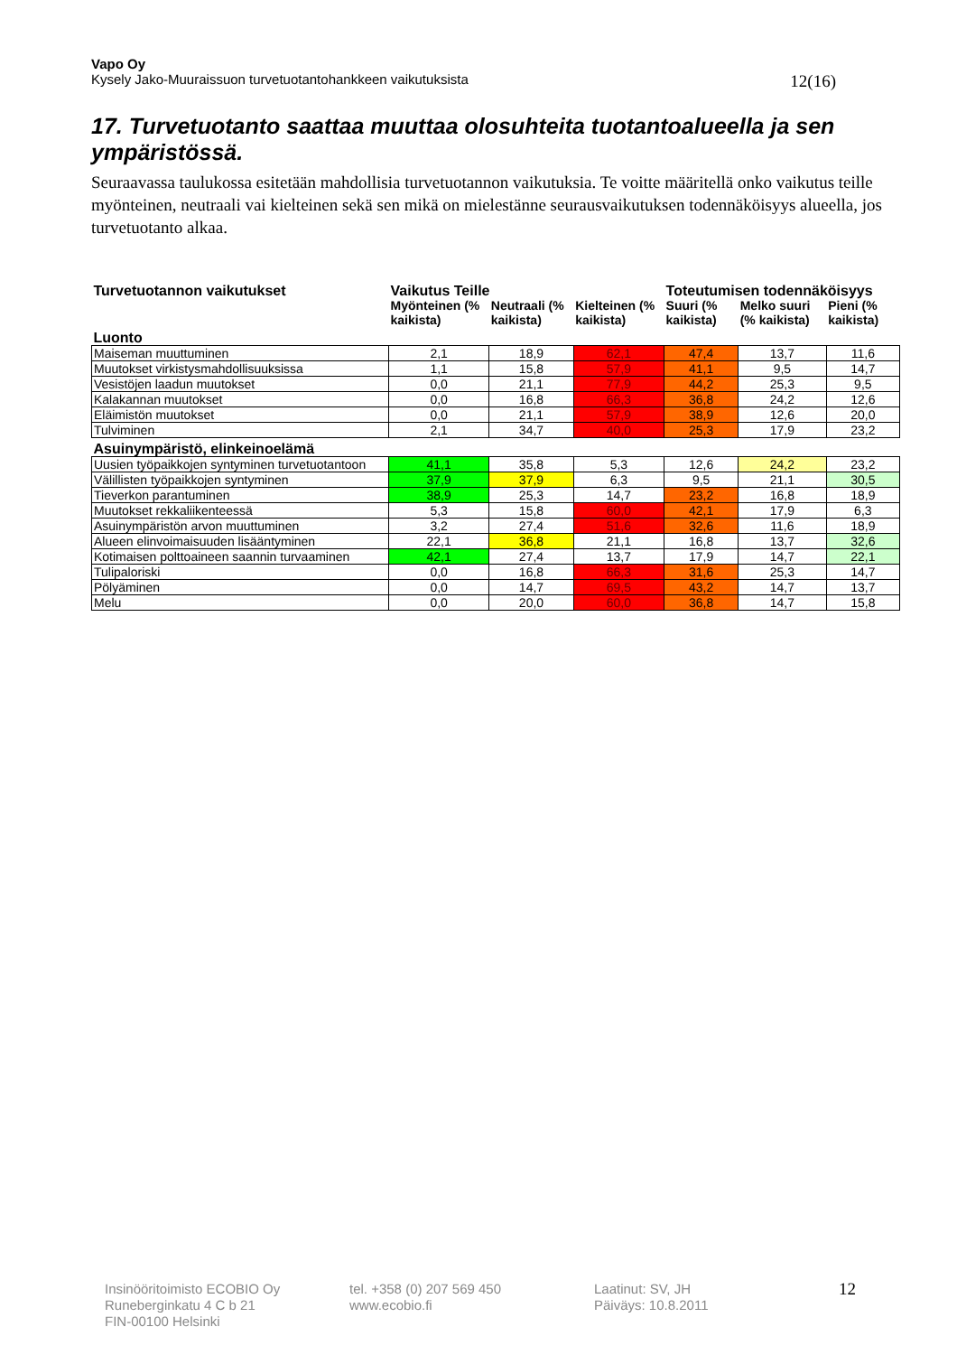Vapo Oy
Kysely Jako-Muuraissuon turvetuotantohankkeen vaikutuksista 12(16)
17. Turvetuotanto saattaa muuttaa olosuhteita tuotantoalueella ja sen ympäristössä.
Seuraavassa taulukossa esitetään mahdollisia turvetuotannon vaikutuksia. Te voitte määritellä onko vaikutus teille myönteinen, neutraali vai kielteinen sekä sen mikä on mielestänne seurausvaikutuksen todennäköisyys alueella, jos turvetuotanto alkaa.
| Turvetuotannon vaikutukset | Vaikutus Teille | | | Toteutumisen todennäköisyys | | |
| | Myönteinen (% kaikista) | Neutraali (% kaikista) | Kielteinen (% kaikista) | Suuri (% kaikista) | Melko suuri (% kaikista) | Pieni (% kaikista) |
| Luonto | | | | | | |
| Maiseman muuttuminen | 2,1 | 18,9 | 62,1 | 47,4 | 13,7 | 11,6 |
| Muutokset virkistysmahdollisuuksissa | 1,1 | 15,8 | 57,9 | 41,1 | 9,5 | 14,7 |
| Vesistöjen laadun muutokset | 0,0 | 21,1 | 77,9 | 44,2 | 25,3 | 9,5 |
| Kalakannan muutokset | 0,0 | 16,8 | 66,3 | 36,8 | 24,2 | 12,6 |
| Eläimistön muutokset | 0,0 | 21,1 | 57,9 | 38,9 | 12,6 | 20,0 |
| Tulviminen | 2,1 | 34,7 | 40,0 | 25,3 | 17,9 | 23,2 |
| Asuinympäristö, elinkeinoelämä | | | | | | |
| Uusien työpaikkojen syntyminen turvetuotantoon | 41,1 | 35,8 | 5,3 | 12,6 | 24,2 | 23,2 |
| Välillisten työpaikkojen syntyminen | 37,9 | 37,9 | 6,3 | 9,5 | 21,1 | 30,5 |
| Tieverkon parantuminen | 38,9 | 25,3 | 14,7 | 23,2 | 16,8 | 18,9 |
| Muutokset rekkaliikenteessä | 5,3 | 15,8 | 60,0 | 42,1 | 17,9 | 6,3 |
| Asuinympäristön arvon muuttuminen | 3,2 | 27,4 | 51,6 | 32,6 | 11,6 | 18,9 |
| Alueen elinvoimaisuuden lisääntyminen | 22,1 | 36,8 | 21,1 | 16,8 | 13,7 | 32,6 |
| Kotimaisen polttoaineen saannin turvaaminen | 42,1 | 27,4 | 13,7 | 17,9 | 14,7 | 22,1 |
| Tulipaloriski | 0,0 | 16,8 | 66,3 | 31,6 | 25,3 | 14,7 |
| Pölyäminen | 0,0 | 14,7 | 69,5 | 43,2 | 14,7 | 13,7 |
| Melu | 0,0 | 20,0 | 60,0 | 36,8 | 14,7 | 15,8 |
Insinööritoimisto ECOBIO Oy
Runeberginkatu 4 C b 21
FIN-00100 Helsinki
tel. +358 (0) 207 569 450
www.ecobio.fi
Laatinut: SV, JH
Päiväys: 10.8.2011
12